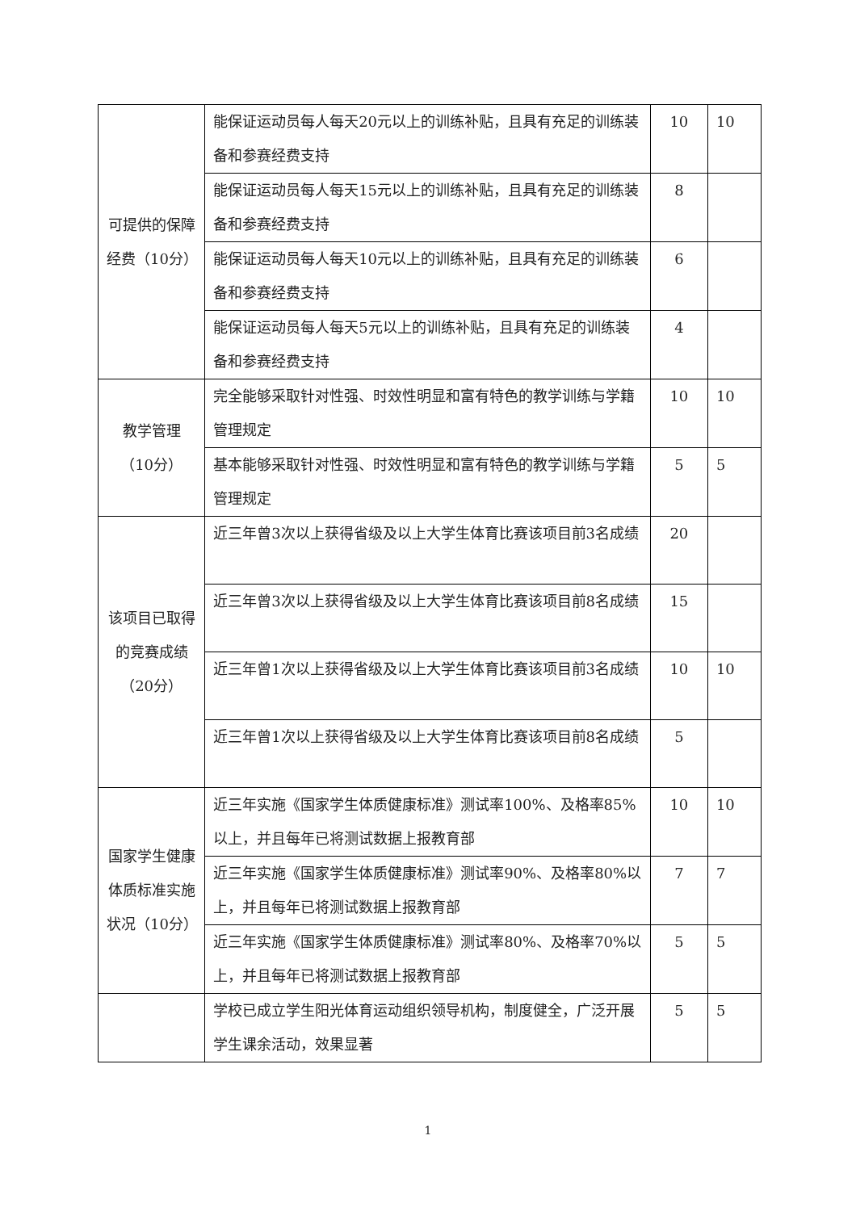| 可提供的保障经费（10分） | 能保证运动员每人每天20元以上的训练补贴，且具有充足的训练装备和参赛经费支持 | 10 | 10 |
| | 能保证运动员每人每天15元以上的训练补贴，且具有充足的训练装备和参赛经费支持 | 8 | |
| | 能保证运动员每人每天10元以上的训练补贴，且具有充足的训练装备和参赛经费支持 | 6 | |
| | 能保证运动员每人每天5元以上的训练补贴，且具有充足的训练装备和参赛经费支持 | 4 | |
| 教学管理 （10分） | 完全能够采取针对性强、时效性明显和富有特色的教学训练与学籍管理规定 | 10 | 10 |
| | 基本能够采取针对性强、时效性明显和富有特色的教学训练与学籍管理规定 | 5 | 5 |
| 该项目已取得的竞赛成绩（20分） | 近三年曾3次以上获得省级及以上大学生体育比赛该项目前3名成绩 | 20 | |
| | 近三年曾3次以上获得省级及以上大学生体育比赛该项目前8名成绩 | 15 | |
| | 近三年曾1次以上获得省级及以上大学生体育比赛该项目前3名成绩 | 10 | 10 |
| | 近三年曾1次以上获得省级及以上大学生体育比赛该项目前8名成绩 | 5 | |
| 国家学生健康体质标准实施状况（10分） | 近三年实施《国家学生体质健康标准》测试率100%、及格率85%以上，并且每年已将测试数据上报教育部 | 10 | 10 |
| | 近三年实施《国家学生体质健康标准》测试率90%、及格率80%以上，并且每年已将测试数据上报教育部 | 7 | 7 |
| | 近三年实施《国家学生体质健康标准》测试率80%、及格率70%以上，并且每年已将测试数据上报教育部 | 5 | 5 |
| | 学校已成立学生阳光体育运动组织领导机构，制度健全，广泛开展学生课余活动，效果显著 | 5 | 5 |
1